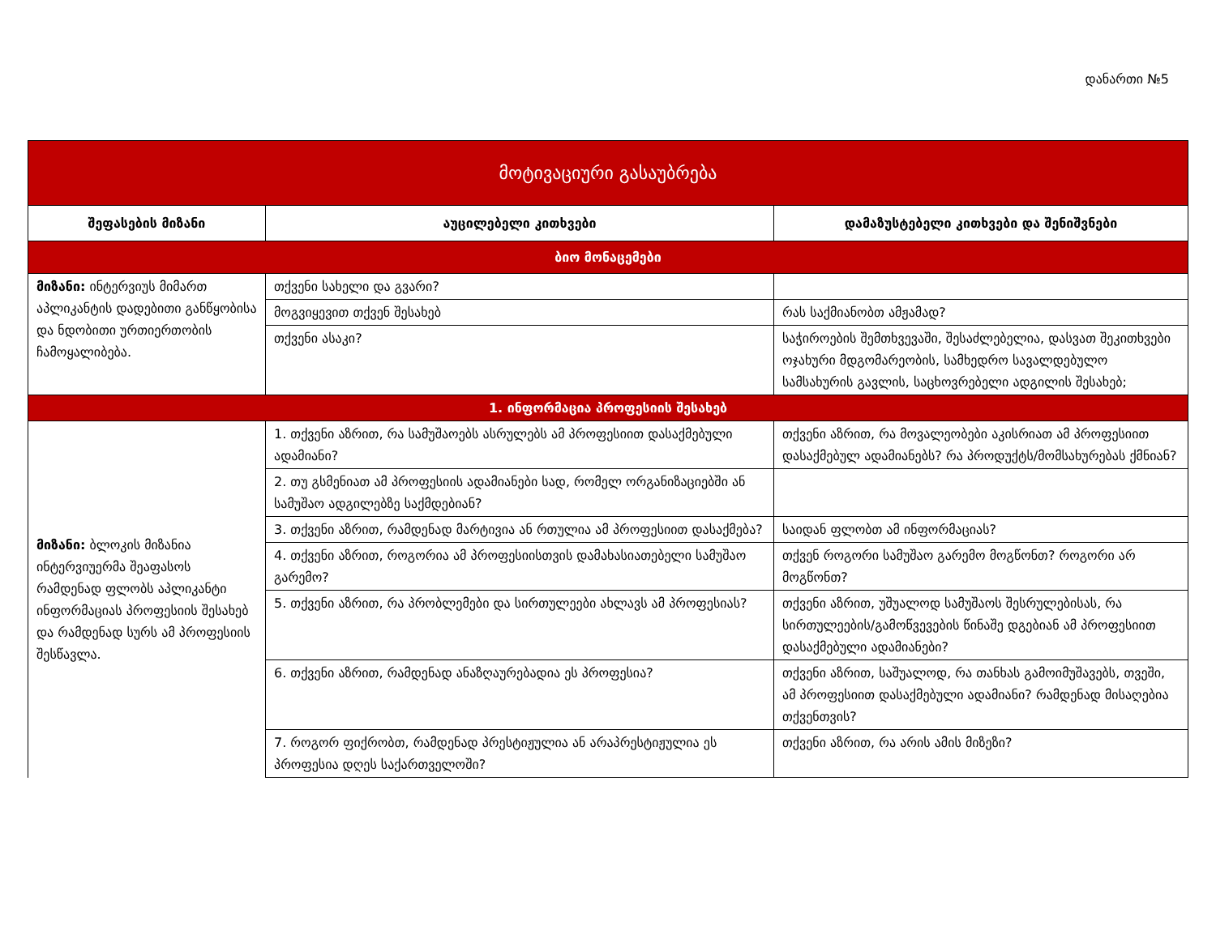დანართი №5
| მოტივაციური გასაუბრება | | |
| შეფასების მიზანი | აუცილებელი კითხვები | დამაზუსტებელი კითხვები და შენიშვნები |
| ბიო მონაცემები | | |
| მიზანი: ინტერვიუს მიმართ აპლიკანტის დადებითი განწყობისა და ნდობითი ურთიერთობის ჩამოყალიბება. | თქვენი სახელი და გვარი? | |
| | მოგვიყევით თქვენ შესახებ | რას საქმიანობთ ამჟამად? |
| | თქვენი ასაკი? | საჭიროების შემთხვევაში, შესაძლებელია, დასვათ შეკითხვები ოჯახური მდგომარეობის, სამხედრო სავალდებულო სამსახურის გავლის, საცხოვრებელი ადგილის შესახებ; |
| 1. ინფორმაცია პროფესიის შესახებ | | |
| მიზანი: ბლოკის მიზანია ინტერვიუერმა შეაფასოს რამდენად ფლობს აპლიკანტი ინფორმაციას პროფესიის შესახებ და რამდენად სურს ამ პროფესიის შესწავლა. | 1. თქვენი აზრით, რა სამუშაოებს ასრულებს ამ პროფესიით დასაქმებული ადამიანი? | თქვენი აზრით, რა მოვალეობები აკისრიათ ამ პროფესიით დასაქმებულ ადამიანებს? რა პროდუქტს/მომსახურებას ქმნიან? |
| | 2. თუ გსმენიათ ამ პროფესიის ადამიანები სად, რომელ ორგანიზაციებში ან სამუშაო ადგილებზე საქმდებიან? | |
| | 3. თქვენი აზრით, რამდენად მარტივია ან რთულია ამ პროფესიით დასაქმება? | საიდან ფლობთ ამ ინფორმაციას? |
| | 4. თქვენი აზრით, როგორია ამ პროფესიისთვის დამახასიათებელი სამუშაო გარემო? | თქვენ როგორი სამუშაო გარემო მოგწონთ? როგორი არ მოგწონთ? |
| | 5. თქვენი აზრით, რა პრობლემები და სირთულეები ახლავს ამ პროფესიას? | თქვენი აზრით, უშუალოდ სამუშაოს შესრულებისას, რა სირთულეების/გამოწვევების წინაშე დგებიან ამ პროფესიით დასაქმებული ადამიანები? |
| | 6. თქვენი აზრით, რამდენად ანაზღაურებადია ეს პროფესია? | თქვენი აზრით, საშუალოდ, რა თანხას გამოიმუშავებს, თვეში, ამ პროფესიით დასაქმებული ადამიანი? რამდენად მისაღებია თქვენთვის? |
| | 7. როგორ ფიქრობთ, რამდენად პრესტიჟულია ან არაპრესტიჟულია ეს პროფესია დღეს საქართველოში? | თქვენი აზრით, რა არის ამის მიზეზი? |